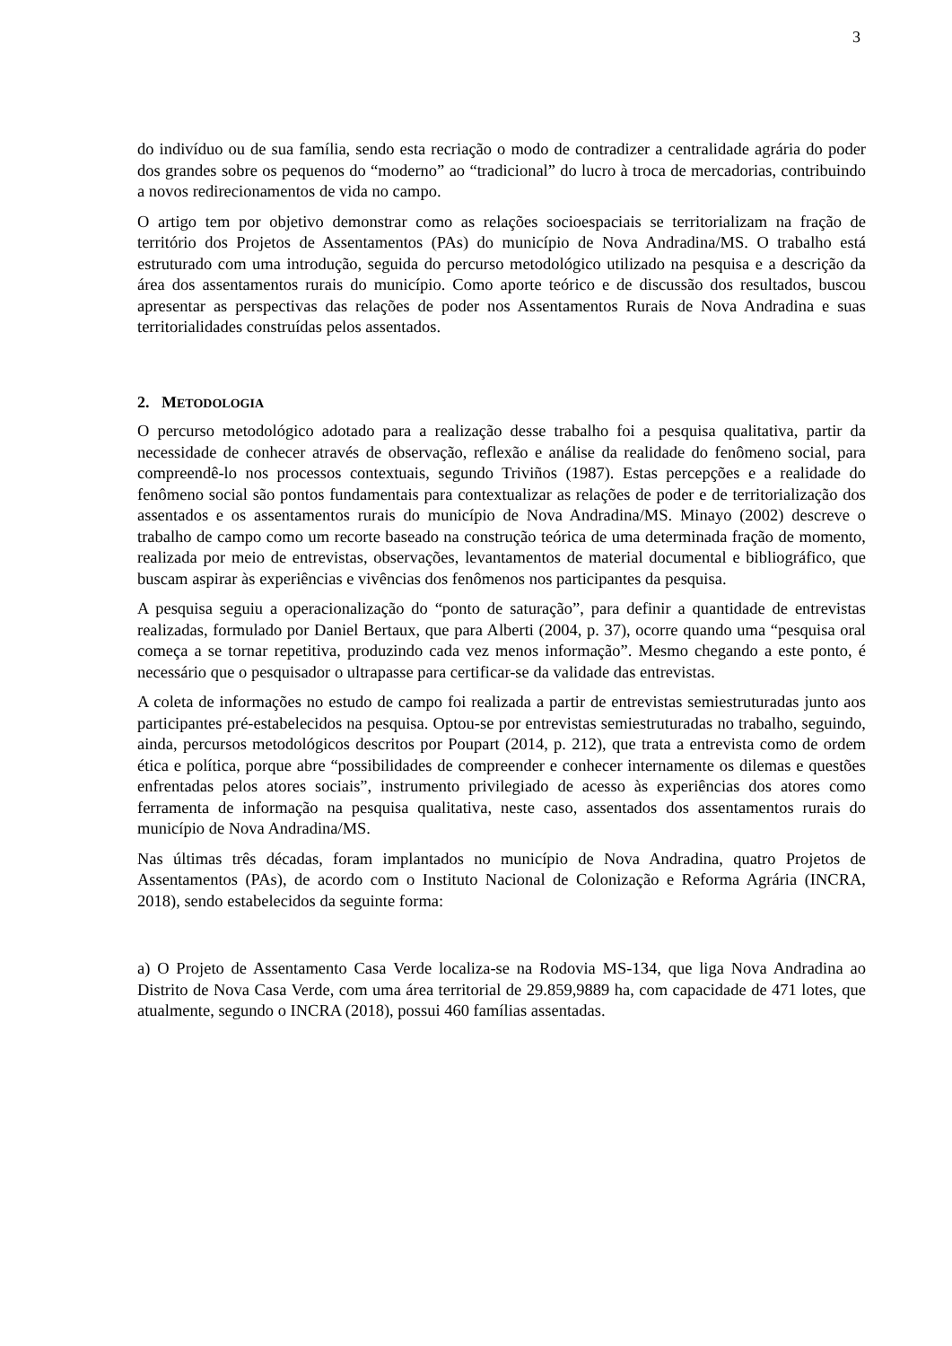3
do indivíduo ou de sua família, sendo esta recriação o modo de contradizer a centralidade agrária do poder dos grandes sobre os pequenos do “moderno” ao “tradicional” do lucro à troca de mercadorias, contribuindo a novos redirecionamentos de vida no campo.
O artigo tem por objetivo demonstrar como as relações socioespaciais se territorializam na fração de território dos Projetos de Assentamentos (PAs) do município de Nova Andradina/MS. O trabalho está estruturado com uma introdução, seguida do percurso metodológico utilizado na pesquisa e a descrição da área dos assentamentos rurais do município. Como aporte teórico e de discussão dos resultados, buscou apresentar as perspectivas das relações de poder nos Assentamentos Rurais de Nova Andradina e suas territorialidades construídas pelos assentados.
2. METODOLOGIA
O percurso metodológico adotado para a realização desse trabalho foi a pesquisa qualitativa, partir da necessidade de conhecer através de observação, reflexão e análise da realidade do fenômeno social, para compreendê-lo nos processos contextuais, segundo Triviños (1987). Estas percepções e a realidade do fenômeno social são pontos fundamentais para contextualizar as relações de poder e de territorialização dos assentados e os assentamentos rurais do município de Nova Andradina/MS. Minayo (2002) descreve o trabalho de campo como um recorte baseado na construção teórica de uma determinada fração de momento, realizada por meio de entrevistas, observações, levantamentos de material documental e bibliográfico, que buscam aspirar às experiências e vivências dos fenômenos nos participantes da pesquisa.
A pesquisa seguiu a operacionalização do “ponto de saturação”, para definir a quantidade de entrevistas realizadas, formulado por Daniel Bertaux, que para Alberti (2004, p. 37), ocorre quando uma “pesquisa oral começa a se tornar repetitiva, produzindo cada vez menos informação”. Mesmo chegando a este ponto, é necessário que o pesquisador o ultrapasse para certificar-se da validade das entrevistas.
A coleta de informações no estudo de campo foi realizada a partir de entrevistas semiestruturadas junto aos participantes pré-estabelecidos na pesquisa. Optou-se por entrevistas semiestruturadas no trabalho, seguindo, ainda, percursos metodológicos descritos por Poupart (2014, p. 212), que trata a entrevista como de ordem ética e política, porque abre “possibilidades de compreender e conhecer internamente os dilemas e questões enfrentadas pelos atores sociais”, instrumento privilegiado de acesso às experiências dos atores como ferramenta de informação na pesquisa qualitativa, neste caso, assentados dos assentamentos rurais do município de Nova Andradina/MS.
Nas últimas três décadas, foram implantados no município de Nova Andradina, quatro Projetos de Assentamentos (PAs), de acordo com o Instituto Nacional de Colonização e Reforma Agrária (INCRA, 2018), sendo estabelecidos da seguinte forma:
a) O Projeto de Assentamento Casa Verde localiza-se na Rodovia MS-134, que liga Nova Andradina ao Distrito de Nova Casa Verde, com uma área territorial de 29.859,9889 ha, com capacidade de 471 lotes, que atualmente, segundo o INCRA (2018), possui 460 famílias assentadas.